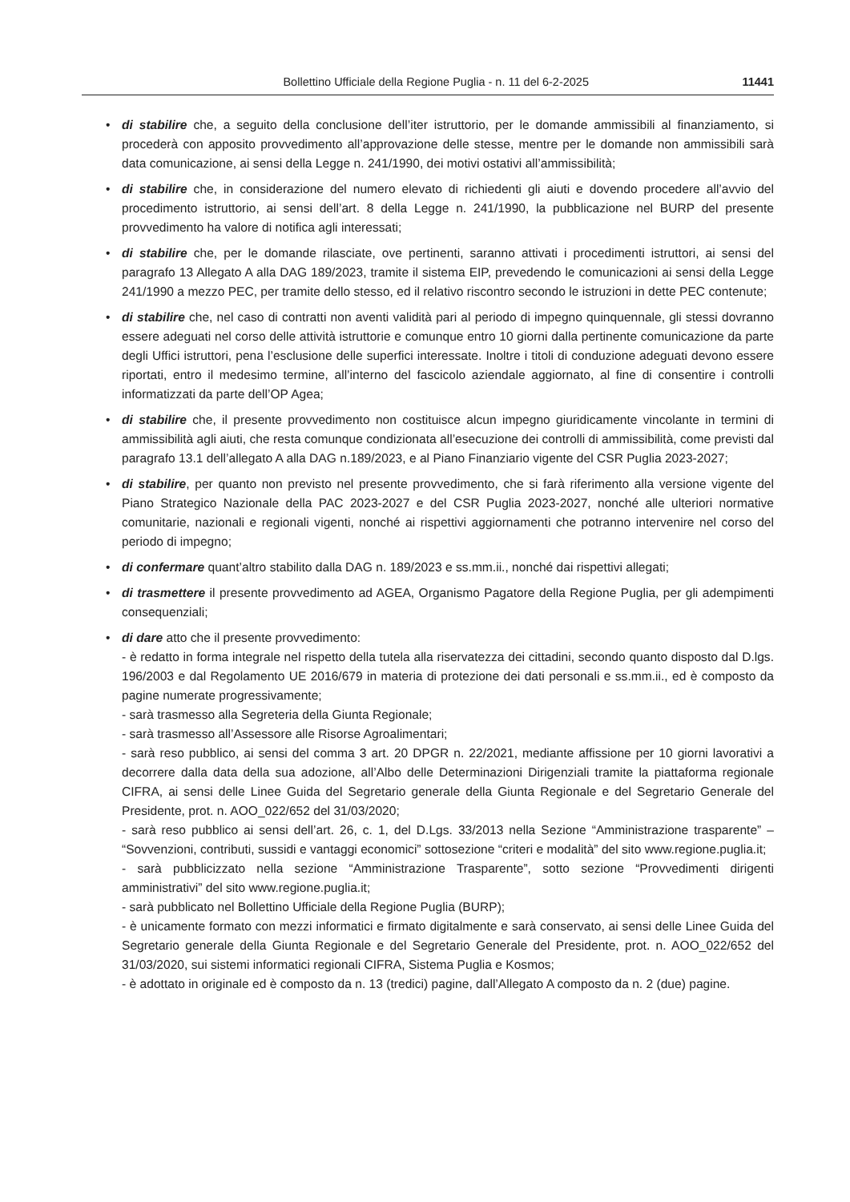Bollettino Ufficiale della Regione Puglia - n. 11 del 6-2-2025 11441
• di stabilire che, a seguito della conclusione dell’iter istruttorio, per le domande ammissibili al finanziamento, si procederà con apposito provvedimento all’approvazione delle stesse, mentre per le domande non ammissibili sarà data comunicazione, ai sensi della Legge n. 241/1990, dei motivi ostativi all’ammissibilità;
• di stabilire che, in considerazione del numero elevato di richiedenti gli aiuti e dovendo procedere all’avvio del procedimento istruttorio, ai sensi dell’art. 8 della Legge n. 241/1990, la pubblicazione nel BURP del presente provvedimento ha valore di notifica agli interessati;
• di stabilire che, per le domande rilasciate, ove pertinenti, saranno attivati i procedimenti istruttori, ai sensi del paragrafo 13 Allegato A alla DAG 189/2023, tramite il sistema EIP, prevedendo le comunicazioni ai sensi della Legge 241/1990 a mezzo PEC, per tramite dello stesso, ed il relativo riscontro secondo le istruzioni in dette PEC contenute;
• di stabilire che, nel caso di contratti non aventi validità pari al periodo di impegno quinquennale, gli stessi dovranno essere adeguati nel corso delle attività istruttorie e comunque entro 10 giorni dalla pertinente comunicazione da parte degli Uffici istruttori, pena l’esclusione delle superfici interessate. Inoltre i titoli di conduzione adeguati devono essere riportati, entro il medesimo termine, all’interno del fascicolo aziendale aggiornato, al fine di consentire i controlli informatizzati da parte dell’OP Agea;
• di stabilire che, il presente provvedimento non costituisce alcun impegno giuridicamente vincolante in termini di ammissibilità agli aiuti, che resta comunque condizionata all’esecuzione dei controlli di ammissibilità, come previsti dal paragrafo 13.1 dell’allegato A alla DAG n.189/2023, e al Piano Finanziario vigente del CSR Puglia 2023-2027;
• di stabilire, per quanto non previsto nel presente provvedimento, che si farà riferimento alla versione vigente del Piano Strategico Nazionale della PAC 2023-2027 e del CSR Puglia 2023-2027, nonché alle ulteriori normative comunitarie, nazionali e regionali vigenti, nonché ai rispettivi aggiornamenti che potranno intervenire nel corso del periodo di impegno;
• di confermare quant’altro stabilito dalla DAG n. 189/2023 e ss.mm.ii., nonché dai rispettivi allegati;
• di trasmettere il presente provvedimento ad AGEA, Organismo Pagatore della Regione Puglia, per gli adempimenti consequenziali;
• di dare atto che il presente provvedimento:
- è redatto in forma integrale nel rispetto della tutela alla riservatezza dei cittadini, secondo quanto disposto dal D.lgs. 196/2003 e dal Regolamento UE 2016/679 in materia di protezione dei dati personali e ss.mm.ii., ed è composto da pagine numerate progressivamente;
- sarà trasmesso alla Segreteria della Giunta Regionale;
- sarà trasmesso all’Assessore alle Risorse Agroalimentari;
- sarà reso pubblico, ai sensi del comma 3 art. 20 DPGR n. 22/2021, mediante affissione per 10 giorni lavorativi a decorrere dalla data della sua adozione, all’Albo delle Determinazioni Dirigenziali tramite la piattaforma regionale CIFRA, ai sensi delle Linee Guida del Segretario generale della Giunta Regionale e del Segretario Generale del Presidente, prot. n. AOO_022/652 del 31/03/2020;
- sarà reso pubblico ai sensi dell’art. 26, c. 1, del D.Lgs. 33/2013 nella Sezione “Amministrazione trasparente” – “Sovvenzioni, contributi, sussidi e vantaggi economici” sottosezione “criteri e modalità” del sito www.regione.puglia.it;
- sarà pubblicizzato nella sezione “Amministrazione Trasparente”, sotto sezione “Provvedimenti dirigenti amministrativi” del sito www.regione.puglia.it;
- sarà pubblicato nel Bollettino Ufficiale della Regione Puglia (BURP);
- è unicamente formato con mezzi informatici e firmato digitalmente e sarà conservato, ai sensi delle Linee Guida del Segretario generale della Giunta Regionale e del Segretario Generale del Presidente, prot. n. AOO_022/652 del 31/03/2020, sui sistemi informatici regionali CIFRA, Sistema Puglia e Kosmos;
- è adottato in originale ed è composto da n. 13 (tredici) pagine, dall’Allegato A composto da n. 2 (due) pagine.